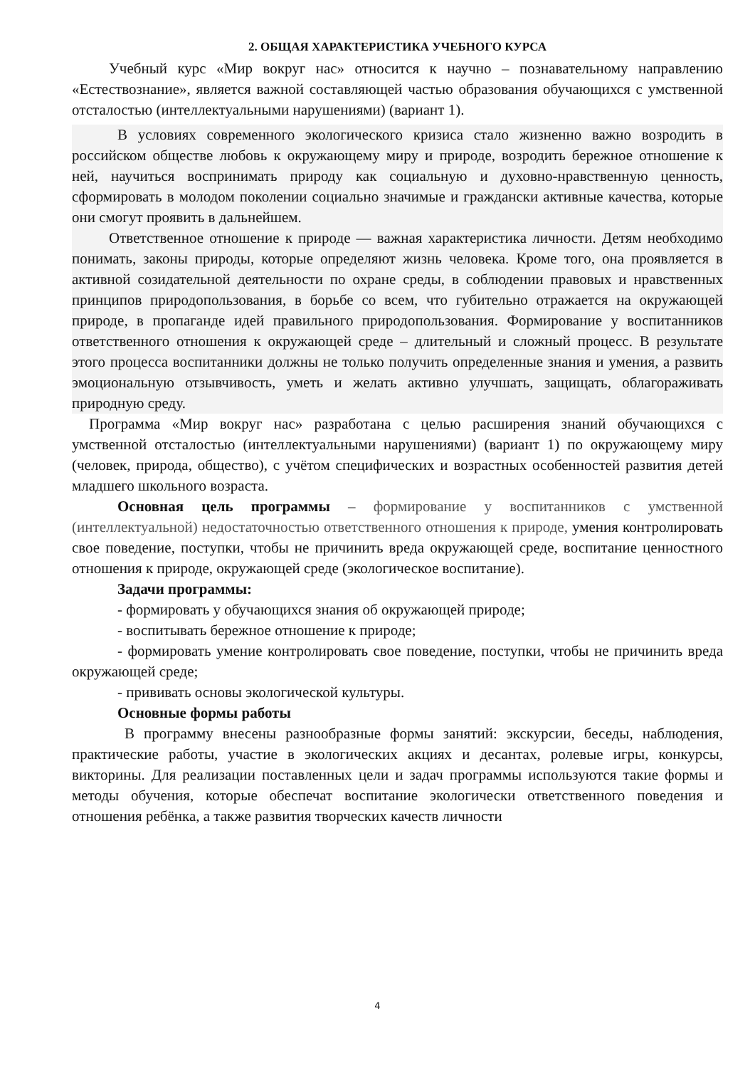2. ОБЩАЯ ХАРАКТЕРИСТИКА УЧЕБНОГО КУРСА
Учебный курс «Мир вокруг нас» относится к научно – познавательному направлению «Естествознание», является важной составляющей частью образования обучающихся с умственной отсталостью (интеллектуальными нарушениями) (вариант 1).
В условиях современного экологического кризиса стало жизненно важно возродить в российском обществе любовь к окружающему миру и природе, возродить бережное отношение к ней, научиться воспринимать природу как социальную и духовно-нравственную ценность, сформировать в молодом поколении социально значимые и граждански активные качества, которые они смогут проявить в дальнейшем.
Ответственное отношение к природе — важная характеристика личности. Детям необходимо понимать, законы природы, которые определяют жизнь человека. Кроме того, она проявляется в активной созидательной деятельности по охране среды, в соблюдении правовых и нравственных принципов природопользования, в борьбе со всем, что губительно отражается на окружающей природе, в пропаганде идей правильного природопользования. Формирование у воспитанников ответственного отношения к окружающей среде – длительный и сложный процесс. В результате этого процесса воспитанники должны не только получить определенные знания и умения, а развить эмоциональную отзывчивость, уметь и желать активно улучшать, защищать, облагораживать природную среду.
Программа «Мир вокруг нас» разработана с целью расширения знаний обучающихся с умственной отсталостью (интеллектуальными нарушениями) (вариант 1) по окружающему миру (человек, природа, общество), с учётом специфических и возрастных особенностей развития детей младшего школьного возраста.
Основная цель программы – формирование у воспитанников с умственной (интеллектуальной) недостаточностью ответственного отношения к природе, умения контролировать свое поведение, поступки, чтобы не причинить вреда окружающей среде, воспитание ценностного отношения к природе, окружающей среде (экологическое воспитание).
Задачи программы:
- формировать у обучающихся знания об окружающей природе;
- воспитывать бережное отношение к природе;
- формировать умение контролировать свое поведение, поступки, чтобы не причинить вреда окружающей среде;
- прививать основы экологической культуры.
Основные формы работы
В программу внесены разнообразные формы занятий: экскурсии, беседы, наблюдения, практические работы, участие в экологических акциях и десантах, ролевые игры, конкурсы, викторины. Для реализации поставленных цели и задач программы используются такие формы и методы обучения, которые обеспечат воспитание экологически ответственного поведения и отношения ребёнка, а также развития творческих качеств личности
4